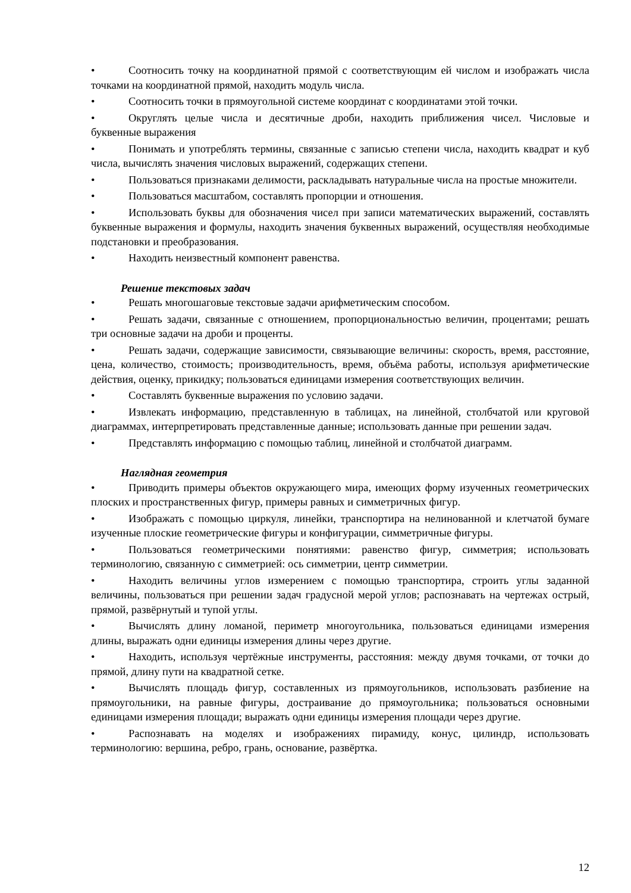• Соотносить точку на координатной прямой с соответствующим ей числом и изображать числа точками на координатной прямой, находить модуль числа.
• Соотносить точки в прямоугольной системе координат с координатами этой точки.
• Округлять целые числа и десятичные дроби, находить приближения чисел. Числовые и буквенные выражения
• Понимать и употреблять термины, связанные с записью степени числа, находить квадрат и куб числа, вычислять значения числовых выражений, содержащих степени.
• Пользоваться признаками делимости, раскладывать натуральные числа на простые множители.
• Пользоваться масштабом, составлять пропорции и отношения.
• Использовать буквы для обозначения чисел при записи математических выражений, составлять буквенные выражения и формулы, находить значения буквенных выражений, осуществляя необходимые подстановки и преобразования.
• Находить неизвестный компонент равенства.
Решение текстовых задач
• Решать многошаговые текстовые задачи арифметическим способом.
• Решать задачи, связанные с отношением, пропорциональностью величин, процентами; решать три основные задачи на дроби и проценты.
• Решать задачи, содержащие зависимости, связывающие величины: скорость, время, расстояние, цена, количество, стоимость; производительность, время, объёма работы, используя арифметические действия, оценку, прикидку; пользоваться единицами измерения соответствующих величин.
• Составлять буквенные выражения по условию задачи.
• Извлекать информацию, представленную в таблицах, на линейной, столбчатой или круговой диаграммах, интерпретировать представленные данные; использовать данные при решении задач.
• Представлять информацию с помощью таблиц, линейной и столбчатой диаграмм.
Наглядная геометрия
• Приводить примеры объектов окружающего мира, имеющих форму изученных геометрических плоских и пространственных фигур, примеры равных и симметричных фигур.
• Изображать с помощью циркуля, линейки, транспортира на нелинованной и клетчатой бумаге изученные плоские геометрические фигуры и конфигурации, симметричные фигуры.
• Пользоваться геометрическими понятиями: равенство фигур, симметрия; использовать терминологию, связанную с симметрией: ось симметрии, центр симметрии.
• Находить величины углов измерением с помощью транспортира, строить углы заданной величины, пользоваться при решении задач градусной мерой углов; распознавать на чертежах острый, прямой, развёрнутый и тупой углы.
• Вычислять длину ломаной, периметр многоугольника, пользоваться единицами измерения длины, выражать одни единицы измерения длины через другие.
• Находить, используя чертёжные инструменты, расстояния: между двумя точками, от точки до прямой, длину пути на квадратной сетке.
• Вычислять площадь фигур, составленных из прямоугольников, использовать разбиение на прямоугольники, на равные фигуры, достраивание до прямоугольника; пользоваться основными единицами измерения площади; выражать одни единицы измерения площади через другие.
• Распознавать на моделях и изображениях пирамиду, конус, цилиндр, использовать терминологию: вершина, ребро, грань, основание, развёртка.
12